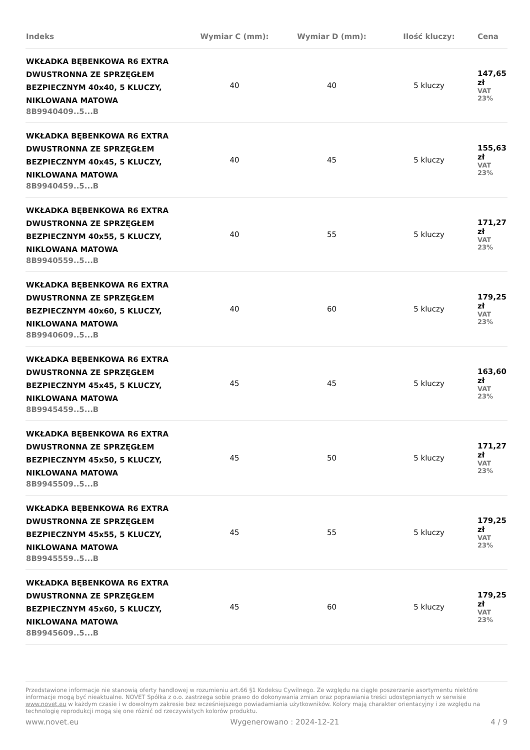| Indeks | Wymiar C (mm): | Wymiar D (mm): | Ilość kluczy: | Cena |
| --- | --- | --- | --- | --- |
| WKŁADKA BĘBENKOWA R6 EXTRA DWUSTRONNA ZE SPRZĘGŁEM BEZPIECZNYM 40x40, 5 KLUCZY, NIKLOWANA MATOWA 8B9940409..5...B | 40 | 40 | 5 kluczy | 147,65 zł VAT 23% |
| WKŁADKA BĘBENKOWA R6 EXTRA DWUSTRONNA ZE SPRZĘGŁEM BEZPIECZNYM 40x45, 5 KLUCZY, NIKLOWANA MATOWA 8B9940459..5...B | 40 | 45 | 5 kluczy | 155,63 zł VAT 23% |
| WKŁADKA BĘBENKOWA R6 EXTRA DWUSTRONNA ZE SPRZĘGŁEM BEZPIECZNYM 40x55, 5 KLUCZY, NIKLOWANA MATOWA 8B9940559..5...B | 40 | 55 | 5 kluczy | 171,27 zł VAT 23% |
| WKŁADKA BĘBENKOWA R6 EXTRA DWUSTRONNA ZE SPRZĘGŁEM BEZPIECZNYM 40x60, 5 KLUCZY, NIKLOWANA MATOWA 8B9940609..5...B | 40 | 60 | 5 kluczy | 179,25 zł VAT 23% |
| WKŁADKA BĘBENKOWA R6 EXTRA DWUSTRONNA ZE SPRZĘGŁEM BEZPIECZNYM 45x45, 5 KLUCZY, NIKLOWANA MATOWA 8B9945459..5...B | 45 | 45 | 5 kluczy | 163,60 zł VAT 23% |
| WKŁADKA BĘBENKOWA R6 EXTRA DWUSTRONNA ZE SPRZĘGŁEM BEZPIECZNYM 45x50, 5 KLUCZY, NIKLOWANA MATOWA 8B9945509..5...B | 45 | 50 | 5 kluczy | 171,27 zł VAT 23% |
| WKŁADKA BĘBENKOWA R6 EXTRA DWUSTRONNA ZE SPRZĘGŁEM BEZPIECZNYM 45x55, 5 KLUCZY, NIKLOWANA MATOWA 8B9945559..5...B | 45 | 55 | 5 kluczy | 179,25 zł VAT 23% |
| WKŁADKA BĘBENKOWA R6 EXTRA DWUSTRONNA ZE SPRZĘGŁEM BEZPIECZNYM 45x60, 5 KLUCZY, NIKLOWANA MATOWA 8B9945609..5...B | 45 | 60 | 5 kluczy | 179,25 zł VAT 23% |
Przedstawione informacje nie stanowią oferty handlowej w rozumieniu art.66 §1 Kodeksu Cywilnego. Ze względu na ciągłe poszerzanie asortymentu niektóre informacje mogą być nieaktualne. NOVET Spółka z o.o. zastrzega sobie prawo do dokonywania zmian oraz poprawiania treści udostępnianych w serwisie www.novet.eu w każdym czasie i w dowolnym zakresie bez wcześniejszego powiadamiania użytkowników. Kolory mają charakter orientacyjny i ze względu na technologię reprodukcji mogą się one różnić od rzeczywistych kolorów produktu.
www.novet.eu Wygenerowano : 2024-12-21 4 / 9